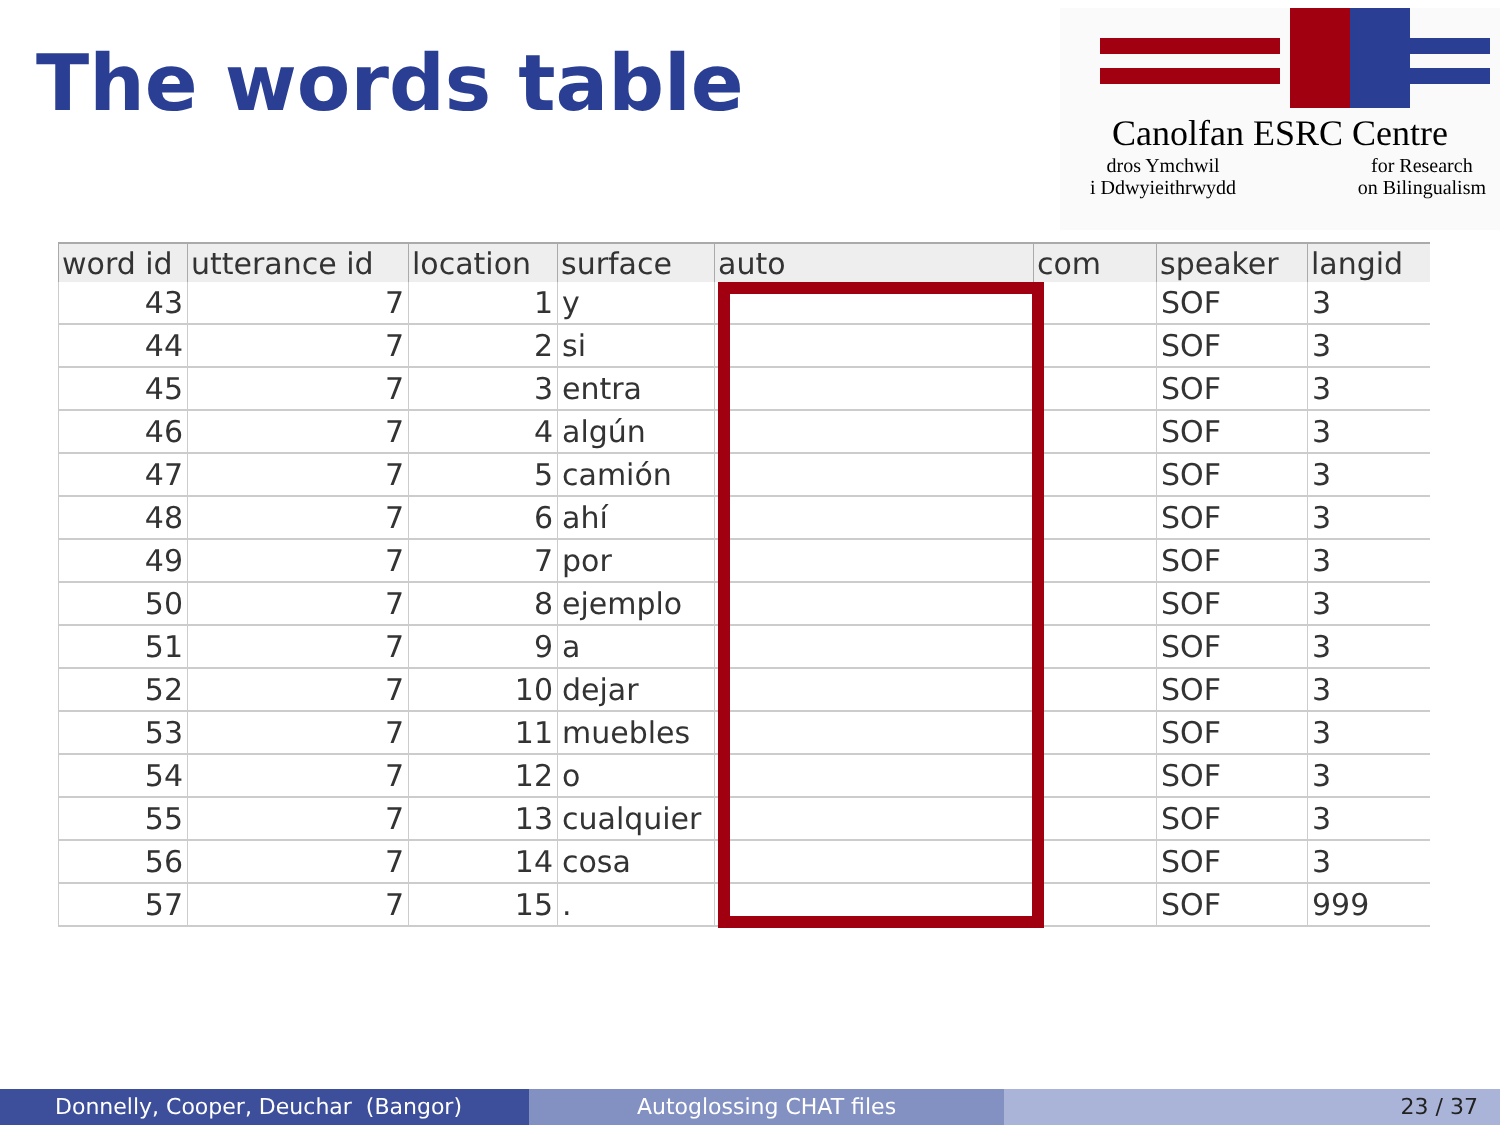The words table
Canolfan ESRC Centre
dros Ymchwil
i Ddwyieithrwydd for Research
on Bilingualism
| word id | utterance id | location | surface | auto | com | speaker | langid |
| --- | --- | --- | --- | --- | --- | --- | --- |
| 43 | 7 | 1 | y | | | SOF | 3 |
| 44 | 7 | 2 | si | | | SOF | 3 |
| 45 | 7 | 3 | entra | | | SOF | 3 |
| 46 | 7 | 4 | algún | | | SOF | 3 |
| 47 | 7 | 5 | camión | | | SOF | 3 |
| 48 | 7 | 6 | ahí | | | SOF | 3 |
| 49 | 7 | 7 | por | | | SOF | 3 |
| 50 | 7 | 8 | ejemplo | | | SOF | 3 |
| 51 | 7 | 9 | a | | | SOF | 3 |
| 52 | 7 | 10 | dejar | | | SOF | 3 |
| 53 | 7 | 11 | muebles | | | SOF | 3 |
| 54 | 7 | 12 | o | | | SOF | 3 |
| 55 | 7 | 13 | cualquier | | | SOF | 3 |
| 56 | 7 | 14 | cosa | | | SOF | 3 |
| 57 | 7 | 15 | . | | | SOF | 999 |
Donnelly, Cooper, Deuchar (Bangor)
Autoglossing CHAT files 23 / 37